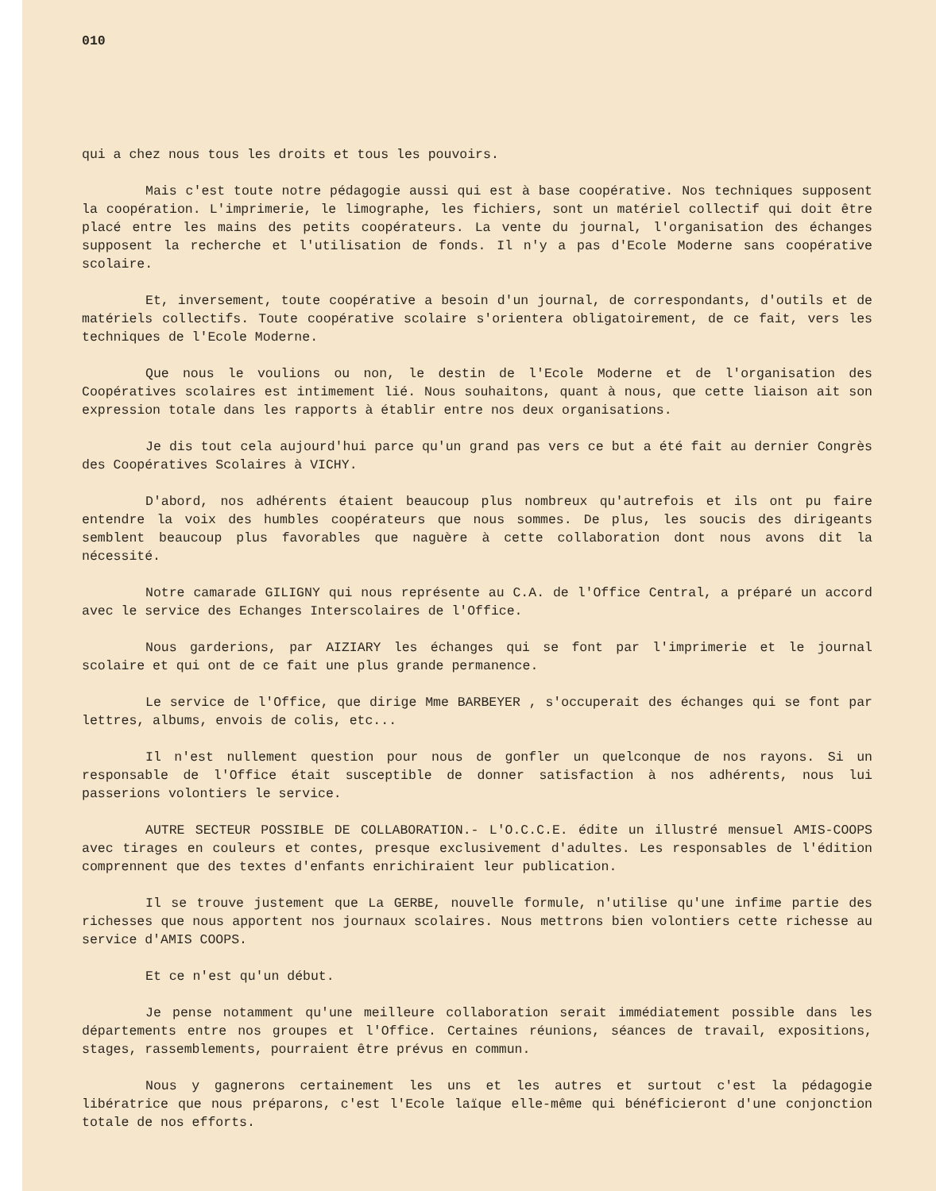010
qui a chez nous tous les droits et tous les pouvoirs.
Mais c'est toute notre pédagogie aussi qui est à base coopérative. Nos techniques supposent la coopération. L'imprimerie, le limographe, les fichiers, sont un matériel collectif qui doit être placé entre les mains des petits coopérateurs. La vente du journal, l'organisation des échanges supposent la recherche et l'utilisation de fonds. Il n'y a pas d'Ecole Moderne sans coopérative scolaire.
Et, inversement, toute coopérative a besoin d'un journal, de correspondants, d'outils et de matériels collectifs. Toute coopérative scolaire s'orientera obligatoirement, de ce fait, vers les techniques de l'Ecole Moderne.
Que nous le voulions ou non, le destin de l'Ecole Moderne et de l'organisation des Coopératives scolaires est intimement lié. Nous souhaitons, quant à nous, que cette liaison ait son expression totale dans les rapports à établir entre nos deux organisations.
Je dis tout cela aujourd'hui parce qu'un grand pas vers ce but a été fait au dernier Congrès des Coopératives Scolaires à VICHY.
D'abord, nos adhérents étaient beaucoup plus nombreux qu'autrefois et ils ont pu faire entendre la voix des humbles coopérateurs que nous sommes. De plus, les soucis des dirigeants semblent beaucoup plus favorables que naguère à cette collaboration dont nous avons dit la nécessité.
Notre camarade GILIGNY qui nous représente au C.A. de l'Office Central, a préparé un accord avec le service des Echanges Interscolaires de l'Office.
Nous garderions, par AIZIARY les échanges qui se font par l'imprimerie et le journal scolaire et qui ont de ce fait une plus grande permanence.
Le service de l'Office, que dirige Mme BARBEYER , s'occuperait des échanges qui se font par lettres, albums, envois de colis, etc...
Il n'est nullement question pour nous de gonfler un quelconque de nos rayons. Si un responsable de l'Office était susceptible de donner satisfaction à nos adhérents, nous lui passerions volontiers le service.
AUTRE SECTEUR POSSIBLE DE COLLABORATION.- L'O.C.C.E. édite un illustré mensuel AMIS-COOPS avec tirages en couleurs et contes, presque exclusivement d'adultes. Les responsables de l'édition comprennent que des textes d'enfants enrichiraient leur publication.
Il se trouve justement que La GERBE, nouvelle formule, n'utilise qu'une infime partie des richesses que nous apportent nos journaux scolaires. Nous mettrons bien volontiers cette richesse au service d'AMIS COOPS.
Et ce n'est qu'un début.
Je pense notamment qu'une meilleure collaboration serait immédiatement possible dans les départements entre nos groupes et l'Office. Certaines réunions, séances de travail, expositions, stages, rassemblements, pourraient être prévus en commun.
Nous y gagnerons certainement les uns et les autres et surtout c'est la pédagogie libératrice que nous préparons, c'est l'Ecole laïque elle-même qui bénéficieront d'une conjonction totale de nos efforts.